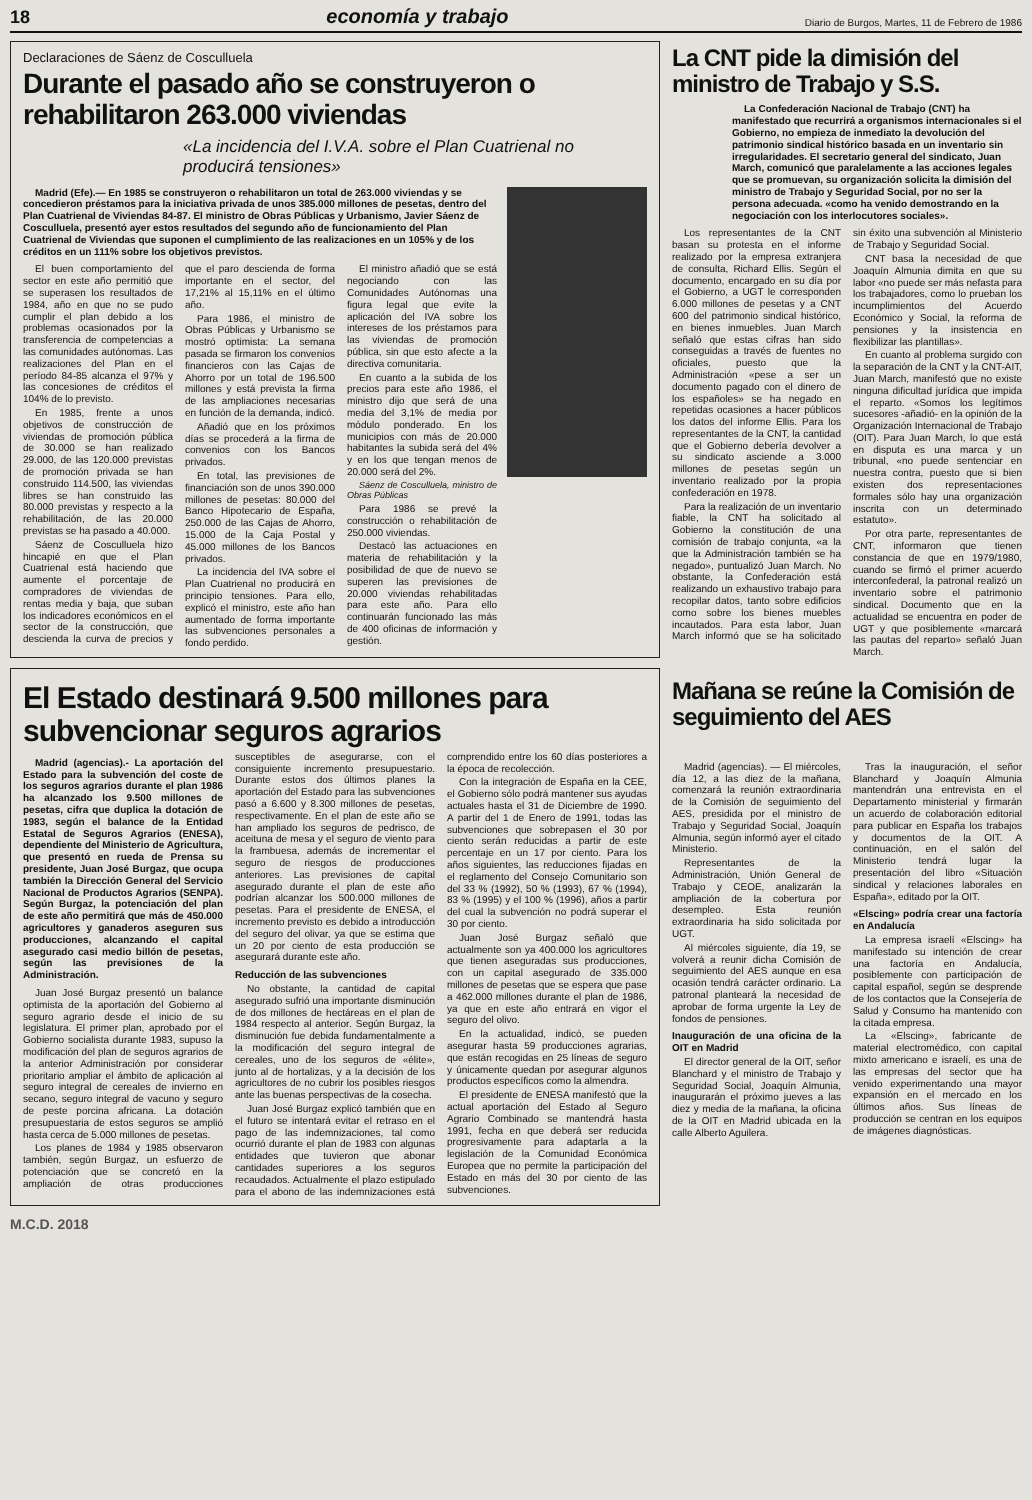18 economía y trabajo Diario de Burgos, Martes, 11 de Febrero de 1986
Declaraciones de Sáenz de Cosculluela
Durante el pasado año se construyeron o rehabilitaron 263.000 viviendas
«La incidencia del I.V.A. sobre el Plan Cuatrienal no producirá tensiones»
Madrid (Efe).— En 1985 se construyeron o rehabilitaron un total de 263.000 viviendas y se concedieron préstamos para la iniciativa privada de unos 385.000 millones de pesetas, dentro del Plan Cuatrienal de Viviendas 84-87. El ministro de Obras Públicas y Urbanismo, Javier Sáenz de Cosculluela, presentó ayer estos resultados del segundo año de funcionamiento del Plan Cuatrienal de Viviendas que suponen el cumplimiento de las realizaciones en un 105% y de los créditos en un 111% sobre los objetivos previstos.
El buen comportamiento del sector en este año permitió que se superasen los resultados de 1984, año en que no se pudo cumplir el plan debido a los problemas ocasionados por la transferencia de competencias a las comunidades autónomas. Las realizaciones del Plan en el período 84-85 alcanza el 97% y las concesiones de créditos el 104% de lo previsto.
En 1985, frente a unos objetivos de construcción de viviendas de promoción pública de 30.000 se han realizado 29.000, de las 120.000 previstas de promoción privada se han construido 114.500, las viviendas libres se han construido las 80.000 previstas y respecto a la rehabilitación, de las 20.000 previstas se ha pasado a 40.000.
Sáenz de Cosculluela hizo hincapié en que el Plan Cuatrienal está haciendo que aumente el porcentaje de compradores de viviendas de rentas media y baja, que suban los indicadores económicos en el sector de la construcción, que descienda la curva de precios y que el paro descienda de forma importante en el sector, del 17,21% al 15,11% en el último año.
Para 1986, el ministro de Obras Públicas y Urbanismo se mostró optimista: La semana pasada se firmaron los convenios financieros con las Cajas de Ahorro por un total de 196.500 millones y está prevista la firma de las ampliaciones necesarias en función de la demanda, indicó.
Añadió que en los próximos días se procederá a la firma de convenios con los Bancos privados.
En total, las previsiones de financiación son de unos 390.000 millones de pesetas: 80.000 del Banco Hipotecario de España, 250.000 de las Cajas de Ahorro, 15.000 de la Caja Postal y 45.000 millones de los Bancos privados.
La incidencia del IVA sobre el Plan Cuatrienal no producirá en principio tensiones. Para ello, explicó el ministro, este año han aumentado de forma importante las subvenciones personales a fondo perdido.
El ministro añadió que se está negociando con las Comunidades Autónomas una figura legal que evite la aplicación del IVA sobre los intereses de los préstamos para las viviendas de promoción pública, sin que esto afecte a la directiva comunitaria.
En cuanto a la subida de los precios para este año 1986, el ministro dijo que será de una media del 3,1% de media por módulo ponderado. En los municipios con más de 20.000 habitantes la subida será del 4% y en los que tengan menos de 20.000 será del 2%.
Sáenz de Cosculluela, ministro de Obras Públicas
Para 1986 se prevé la construcción o rehabilitación de 250.000 viviendas.
Destacó las actuaciones en materia de rehabilitación y la posibilidad de que de nuevo se superen las previsiones de 20.000 viviendas rehabilitadas para este año. Para ello continuarán funcionado las más de 400 oficinas de información y gestión.
El Estado destinará 9.500 millones para subvencionar seguros agrarios
Madrid (agencias).- La aportación del Estado para la subvención del coste de los seguros agrarios durante el plan 1986 ha alcanzado los 9.500 millones de pesetas, cifra que duplica la dotación de 1983, según el balance de la Entidad Estatal de Seguros Agrarios (ENESA), dependiente del Ministerio de Agricultura, que presentó en rueda de Prensa su presidente, Juan José Burgaz, que ocupa también la Dirección General del Servicio Nacional de Productos Agrarios (SENPA). Según Burgaz, la potenciación del plan de este año permitirá que más de 450.000 agricultores y ganaderos aseguren sus producciones, alcanzando el capital asegurado casi medio billón de pesetas, según las previsiones de la Administración.
Juan José Burgaz presentó un balance optimista de la aportación del Gobierno al seguro agrario desde el inicio de su legislatura. El primer plan, aprobado por el Gobierno socialista durante 1983, supuso la modificación del plan de seguros agrarios de la anterior Administración por considerar prioritario ampliar el ámbito de aplicación al seguro integral de cereales de invierno en secano, seguro integral de vacuno y seguro de peste porcina africana. La dotación presupuestaria de estos seguros se amplió hasta cerca de 5.000 millones de pesetas.
Los planes de 1984 y 1985 observaron también, según Burgaz, un esfuerzo de potenciación que se concretó en la ampliación de otras producciones susceptibles de asegurarse, con el consiguiente incremento presupuestario. Durante estos dos últimos planes la aportación del Estado para las subvenciones pasó a 6.600 y 8.300 millones de pesetas, respectivamente. En el plan de este año se han ampliado los seguros de pedrisco, de aceituna de mesa y el seguro de viento para la frambuesa, además de incrementar el seguro de riesgos de producciones anteriores. Las previsiones de capital asegurado durante el plan de este año podrían alcanzar los 500.000 millones de pesetas. Para el presidente de ENESA, el incremento previsto es debido a introducción del seguro del olivar, ya que se estima que un 20 por ciento de esta producción se asegurará durante este año.
Reducción de las subvenciones
No obstante, la cantidad de capital asegurado sufrió una importante disminución de dos millones de hectáreas en el plan de 1984 respecto al anterior. Según Burgaz, la disminución fue debida fundamentalmente a la modificación del seguro integral de cereales, uno de los seguros de «élite», junto al de hortalizas, y a la decisión de los agricultores de no cubrir los posibles riesgos ante las buenas perspectivas de la cosecha.
Juan José Burgaz explicó también que en el futuro se intentará evitar el retraso en el pago de las indemnizaciones, tal como ocurrió durante el plan de 1983 con algunas entidades que tuvieron que abonar cantidades superiores a los seguros recaudados. Actualmente el plazo estipulado para el abono de las indemnizaciones está comprendido entre los 60 días posteriores a la época de recolección.
Con la integración de España en la CEE, el Gobierno sólo podrá mantener sus ayudas actuales hasta el 31 de Diciembre de 1990. A partir del 1 de Enero de 1991, todas las subvenciones que sobrepasen el 30 por ciento serán reducidas a partir de este percentaje en un 17 por ciento. Para los años siguientes, las reducciones fijadas en el reglamento del Consejo Comunitario son del 33 % (1992), 50 % (1993), 67 % (1994), 83 % (1995) y el 100 % (1996), años a partir del cual la subvención no podrá superar el 30 por ciento.
Juan José Burgaz señaló que actualmente son ya 400.000 los agricultores que tienen aseguradas sus producciones, con un capital asegurado de 335.000 millones de pesetas que se espera que pase a 462.000 millones durante el plan de 1986, ya que en este año entrará en vigor el seguro del olivo.
En la actualidad, indicó, se pueden asegurar hasta 59 producciones agrarias, que están recogidas en 25 líneas de seguro y únicamente quedan por asegurar algunos productos específicos como la almendra.
El presidente de ENESA manifestó que la actual aportación del Estado al Seguro Agrario Combinado se mantendrá hasta 1991, fecha en que deberá ser reducida progresivamente para adaptarla a la legislación de la Comunidad Económica Europea que no permite la participación del Estado en más del 30 por ciento de las subvenciones.
M.C.D. 2018
La CNT pide la dimisión del ministro de Trabajo y S.S.
La Confederación Nacional de Trabajo (CNT) ha manifestado que recurrirá a organismos internacionales si el Gobierno, no empieza de inmediato la devolución del patrimonio sindical histórico basada en un inventario sin irregularidades. El secretario general del sindicato, Juan March, comunicó que paralelamente a las acciones legales que se promuevan, su organización solicita la dimisión del ministro de Trabajo y Seguridad Social, por no ser la persona adecuada. «como ha venido demostrando en la negociación con los interlocutores sociales».
Los representantes de la CNT basan su protesta en el informe realizado por la empresa extranjera de consulta, Richard Ellis. Según el documento, encargado en su día por el Gobierno, a UGT le corresponden 6.000 millones de pesetas y a CNT 600 del patrimonio sindical histórico, en bienes inmuebles. Juan March señaló que estas cifras han sido conseguidas a través de fuentes no oficiales, puesto que la Administración «pese a ser un documento pagado con el dinero de los españoles» se ha negado en repetidas ocasiones a hacer públicos los datos del informe Ellis. Para los representantes de la CNT, la cantidad que el Gobierno debería devolver a su sindicato asciende a 3.000 millones de pesetas según un inventario realizado por la propia confederación en 1978.
Para la realización de un inventario fiable, la CNT ha solicitado al Gobierno la constitución de una comisión de trabajo conjunta, «a la que la Administración también se ha negado», puntualizó Juan March. No obstante, la Confederación está realizando un exhaustivo trabajo para recopilar datos, tanto sobre edificios como sobre los bienes muebles incautados. Para esta labor, Juan March informó que se ha solicitado sin éxito una subvención al Ministerio de Trabajo y Seguridad Social.
CNT basa la necesidad de que Joaquín Almunia dimita en que su labor «no puede ser más nefasta para los trabajadores, como lo prueban los incumplimientos del Acuerdo Económico y Social, la reforma de pensiones y la insistencia en flexibilizar las plantillas».
En cuanto al problema surgido con la separación de la CNT y la CNT-AIT, Juan March, manifestó que no existe ninguna dificultad jurídica que impida el reparto. «Somos los legítimos sucesores -añadió- en la opinión de la Organización Internacional de Trabajo (OIT). Para Juan March, lo que está en disputa es una marca y un tribunal, «no puede sentenciar en nuestra contra, puesto que si bien existen dos representaciones formales sólo hay una organización inscrita con un determinado estatuto».
Por otra parte, representantes de CNT, informaron que tienen constancia de que en 1979/1980, cuando se firmó el primer acuerdo interconfederal, la patronal realizó un inventario sobre el patrimonio sindical. Documento que en la actualidad se encuentra en poder de UGT y que posiblemente «marcará las pautas del reparto» señaló Juan March.
Mañana se reúne la Comisión de seguimiento del AES
Madrid (agencias). — El miércoles, día 12, a las diez de la mañana, comenzará la reunión extraordinaria de la Comisión de seguimiento del AES, presidida por el ministro de Trabajo y Seguridad Social, Joaquín Almunia, según informó ayer el citado Ministerio.
Representantes de la Administración, Unión General de Trabajo y CEOE, analizarán la ampliación de la cobertura por desempleo. Esta reunión extraordinaria ha sido solicitada por UGT.
Al miércoles siguiente, día 19, se volverá a reunir dicha Comisión de seguimiento del AES aunque en esa ocasión tendrá carácter ordinario. La patronal planteará la necesidad de aprobar de forma urgente la Ley de fondos de pensiones.
Inauguración de una oficina de la OIT en Madrid
El director general de la OIT, señor Blanchard y el ministro de Trabajo y Seguridad Social, Joaquín Almunia, inaugurarán el próximo jueves a las diez y media de la mañana, la oficina de la OIT en Madrid ubicada en la calle Alberto Aguilera.
Tras la inauguración, el señor Blanchard y Joaquín Almunia mantendrán una entrevista en el Departamento ministerial y firmarán un acuerdo de colaboración editorial para publicar en España los trabajos y documentos de la OIT. A continuación, en el salón del Ministerio tendrá lugar la presentación del libro «Situación sindical y relaciones laborales en España», editado por la OIT.
«Elscing» podría crear una factoría en Andalucía
La empresa israelí «Elscing» ha manifestado su intención de crear una factoría en Andalucía, posiblemente con participación de capital español, según se desprende de los contactos que la Consejería de Salud y Consumo ha mantenido con la citada empresa.
La «Elscing», fabricante de material electromédico, con capital mixto americano e israelí, es una de las empresas del sector que ha venido experimentando una mayor expansión en el mercado en los últimos años. Sus líneas de producción se centran en los equipos de imágenes diagnósticas.